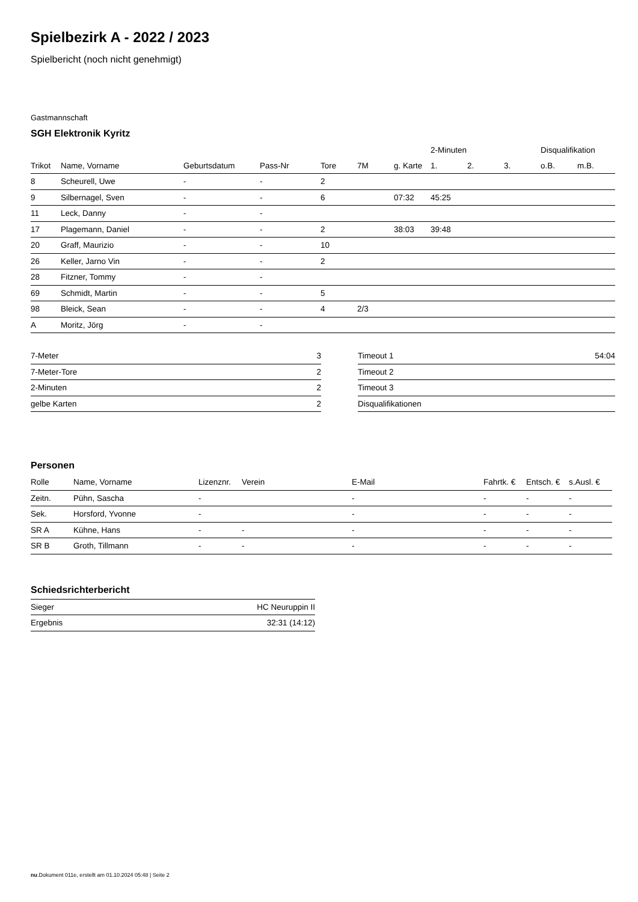Spielbezirk A - 2022 / 2023
Spielbericht (noch nicht genehmigt)
Gastmannschaft
SGH Elektronik Kyritz
| | | | | | | | 2-Minuten | | | Disqualifikation | |
| --- | --- | --- | --- | --- | --- | --- | --- | --- | --- | --- | --- |
| Trikot | Name, Vorname | Geburtsdatum | Pass-Nr | Tore | 7M | g. Karte | 1. | 2. | 3. | o.B. | m.B. |
| 8 | Scheurell, Uwe | - | - | 2 | | | | | | | |
| 9 | Silbernagel, Sven | - | - | 6 | | 07:32 | 45:25 | | | | |
| 11 | Leck, Danny | - | - | | | | | | | | |
| 17 | Plagemann, Daniel | - | - | 2 | | 38:03 | 39:48 | | | | |
| 20 | Graff, Maurizio | - | - | 10 | | | | | | | |
| 26 | Keller, Jarno Vin | - | - | 2 | | | | | | | |
| 28 | Fitzner, Tommy | - | - | | | | | | | | |
| 69 | Schmidt, Martin | - | - | 5 | | | | | | | |
| 98 | Bleick, Sean | - | - | 4 | 2/3 | | | | | | |
| A | Moritz, Jörg | - | - | | | | | | | | |
| 7-Meter | 3 |
| 7-Meter-Tore | 2 |
| 2-Minuten | 2 |
| gelbe Karten | 2 |
| Timeout 1 | 54:04 |
| Timeout 2 | |
| Timeout 3 | |
| Disqualifikationen | |
Personen
| Rolle | Name, Vorname | Lizenznr. | Verein | E-Mail | Fahrtk. € | Entsch. € | s.Ausl. € |
| --- | --- | --- | --- | --- | --- | --- | --- |
| Zeitn. | Pühn, Sascha | - | | - | - | - | - |
| Sek. | Horsford, Yvonne | - | | - | - | - | - |
| SR A | Kühne, Hans | - | - | - | - | - | - |
| SR B | Groth, Tillmann | - | - | - | - | - | - |
Schiedsrichterbericht
| Sieger | HC Neuruppin II |
| Ergebnis | 32:31 (14:12) |
nu.Dokument 011e, erstellt am 01.10.2024 05:48 | Seite 2